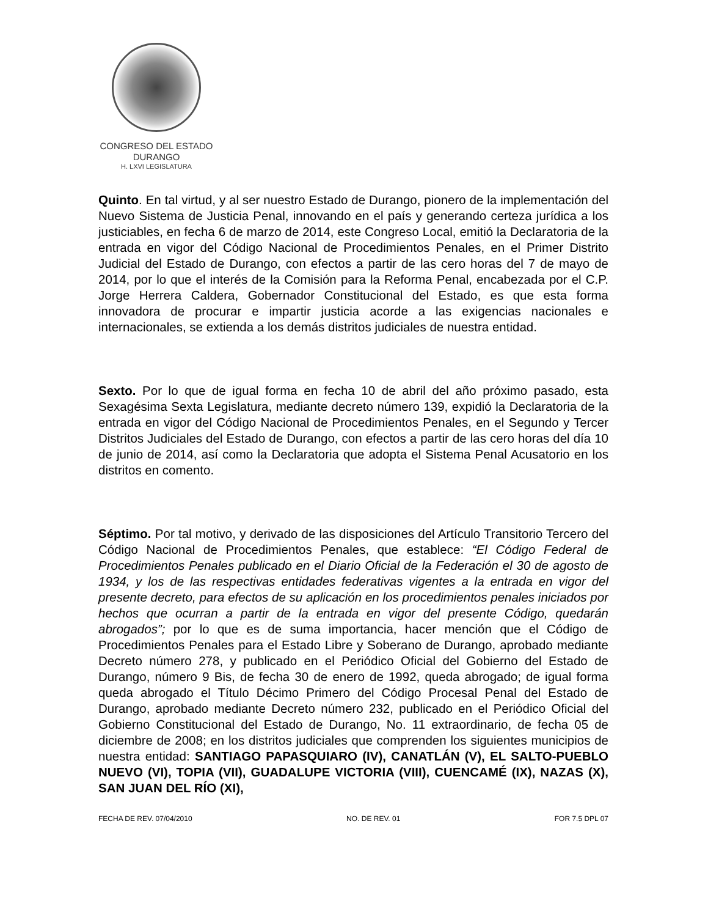CONGRESO DEL ESTADO
DURANGO
H. LXVI LEGISLATURA
Quinto. En tal virtud, y al ser nuestro Estado de Durango, pionero de la implementación del Nuevo Sistema de Justicia Penal, innovando en el país y generando certeza jurídica a los justiciables, en fecha 6 de marzo de 2014, este Congreso Local, emitió la Declaratoria de la entrada en vigor del Código Nacional de Procedimientos Penales, en el Primer Distrito Judicial del Estado de Durango, con efectos a partir de las cero horas del 7 de mayo de 2014, por lo que el interés de la Comisión para la Reforma Penal, encabezada por el C.P. Jorge Herrera Caldera, Gobernador Constitucional del Estado, es que esta forma innovadora de procurar e impartir justicia acorde a las exigencias nacionales e internacionales, se extienda a los demás distritos judiciales de nuestra entidad.
Sexto. Por lo que de igual forma en fecha 10 de abril del año próximo pasado, esta Sexagésima Sexta Legislatura, mediante decreto número 139, expidió la Declaratoria de la entrada en vigor del Código Nacional de Procedimientos Penales, en el Segundo y Tercer Distritos Judiciales del Estado de Durango, con efectos a partir de las cero horas del día 10 de junio de 2014, así como la Declaratoria que adopta el Sistema Penal Acusatorio en los distritos en comento.
Séptimo. Por tal motivo, y derivado de las disposiciones del Artículo Transitorio Tercero del Código Nacional de Procedimientos Penales, que establece: “El Código Federal de Procedimientos Penales publicado en el Diario Oficial de la Federación el 30 de agosto de 1934, y los de las respectivas entidades federativas vigentes a la entrada en vigor del presente decreto, para efectos de su aplicación en los procedimientos penales iniciados por hechos que ocurran a partir de la entrada en vigor del presente Código, quedarán abrogados”; por lo que es de suma importancia, hacer mención que el Código de Procedimientos Penales para el Estado Libre y Soberano de Durango, aprobado mediante Decreto número 278, y publicado en el Periódico Oficial del Gobierno del Estado de Durango, número 9 Bis, de fecha 30 de enero de 1992, queda abrogado; de igual forma queda abrogado el Título Décimo Primero del Código Procesal Penal del Estado de Durango, aprobado mediante Decreto número 232, publicado en el Periódico Oficial del Gobierno Constitucional del Estado de Durango, No. 11 extraordinario, de fecha 05 de diciembre de 2008; en los distritos judiciales que comprenden los siguientes municipios de nuestra entidad: SANTIAGO PAPASQUIARO (IV), CANATLÁN (V), EL SALTO-PUEBLO NUEVO (VI), TOPIA (VII), GUADALUPE VICTORIA (VIII), CUENCAMÉ (IX), NAZAS (X), SAN JUAN DEL RÍO (XI),
FECHA DE REV. 07/04/2010 NO. DE REV. 01 FOR 7.5 DPL 07